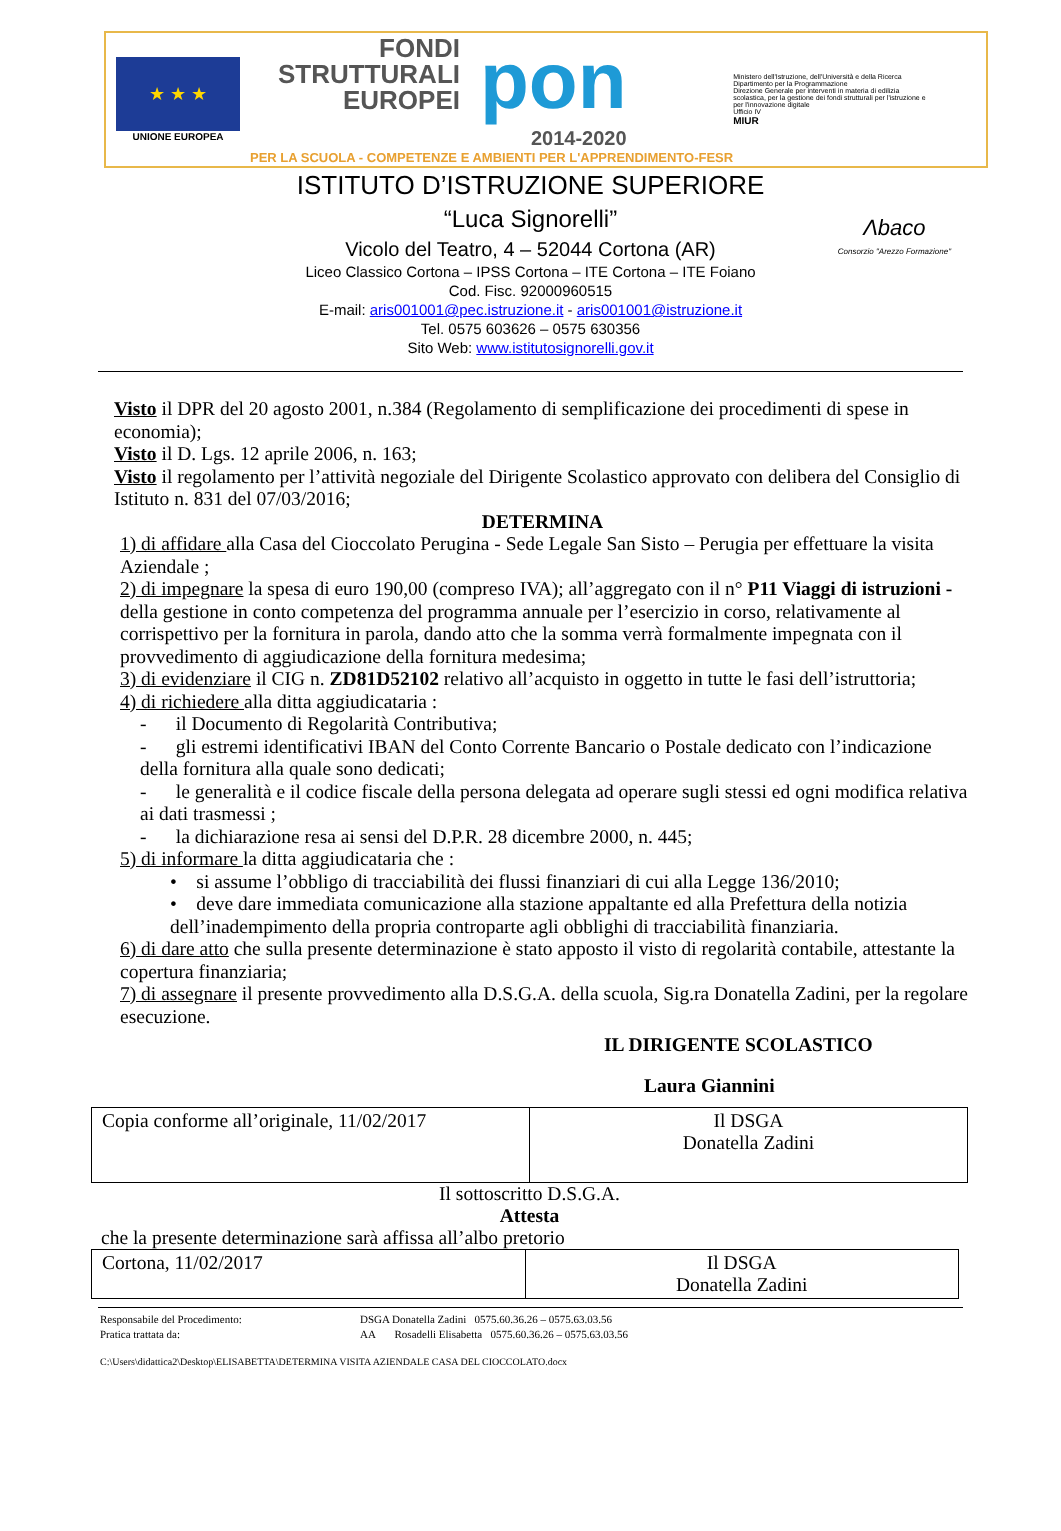★ ★ ★
UNIONE EUROPEA
FONDI
STRUTTURALI
EUROPEI
pon
2014-2020
PER LA SCUOLA - COMPETENZE E AMBIENTI PER L'APPRENDIMENTO-FESR
Ministero dell'Istruzione, dell'Università e della Ricerca
Dipartimento per la Programmazione
Direzione Generale per interventi in materia di edilizia scolastica, per la gestione dei fondi strutturali per l'istruzione e per l'innovazione digitale
Ufficio IV
MIUR
ISTITUTO D’ISTRUZIONE SUPERIORE
“Luca Signorelli”
Vicolo del Teatro, 4 – 52044 Cortona (AR)
Liceo Classico Cortona – IPSS Cortona – ITE Cortona – ITE Foiano
Cod. Fisc. 92000960515
E-mail: aris001001@pec.istruzione.it - aris001001@istruzione.it
Tel. 0575 603626 – 0575 630356
Sito Web: www.istitutosignorelli.gov.it
Λbaco
Consorzio "Arezzo Formazione"
Visto il DPR del 20 agosto 2001, n.384 (Regolamento di semplificazione dei procedimenti di spese in economia);
Visto il D. Lgs. 12 aprile 2006, n. 163;
Visto il regolamento per l’attività negoziale del Dirigente Scolastico approvato con delibera del Consiglio di Istituto n. 831 del 07/03/2016;
DETERMINA
1) di affidare alla Casa del Cioccolato Perugina - Sede Legale San Sisto – Perugia per effettuare la visita Aziendale ;
2) di impegnare la spesa di euro 190,00 (compreso IVA); all’aggregato con il n° P11 Viaggi di istruzioni - della gestione in conto competenza del programma annuale per l’esercizio in corso, relativamente al corrispettivo per la fornitura in parola, dando atto che la somma verrà formalmente impegnata con il provvedimento di aggiudicazione della fornitura medesima;
3) di evidenziare il CIG n. ZD81D52102 relativo all’acquisto in oggetto in tutte le fasi dell’istruttoria;
4) di richiedere alla ditta aggiudicataria :
- il Documento di Regolarità Contributiva;
- gli estremi identificativi IBAN del Conto Corrente Bancario o Postale dedicato con l’indicazione della fornitura alla quale sono dedicati;
- le generalità e il codice fiscale della persona delegata ad operare sugli stessi ed ogni modifica relativa ai dati trasmessi ;
- la dichiarazione resa ai sensi del D.P.R. 28 dicembre 2000, n. 445;
5) di informare la ditta aggiudicataria che :
• si assume l’obbligo di tracciabilità dei flussi finanziari di cui alla Legge 136/2010;
• deve dare immediata comunicazione alla stazione appaltante ed alla Prefettura della notizia dell’inadempimento della propria controparte agli obblighi di tracciabilità finanziaria.
6) di dare atto che sulla presente determinazione è stato apposto il visto di regolarità contabile, attestante la copertura finanziaria;
7) di assegnare il presente provvedimento alla D.S.G.A. della scuola, Sig.ra Donatella Zadini, per la regolare esecuzione.
IL DIRIGENTE SCOLASTICO
Laura Giannini
| Copia conforme all’originale, 11/02/2017 | Il DSGA Donatella Zadini |
Il sottoscritto D.S.G.A.
Attesta
che la presente determinazione sarà affissa all’albo pretorio
| Cortona, 11/02/2017 | Il DSGA Donatella Zadini |
Responsabile del Procedimento: DSGA Donatella Zadini 0575.60.36.26 – 0575.63.03.56
Pratica trattata da: AA Rosadelli Elisabetta 0575.60.36.26 – 0575.63.03.56
C:\Users\didattica2\Desktop\ELISABETTA\DETERMINA VISITA AZIENDALE CASA DEL CIOCCOLATO.docx